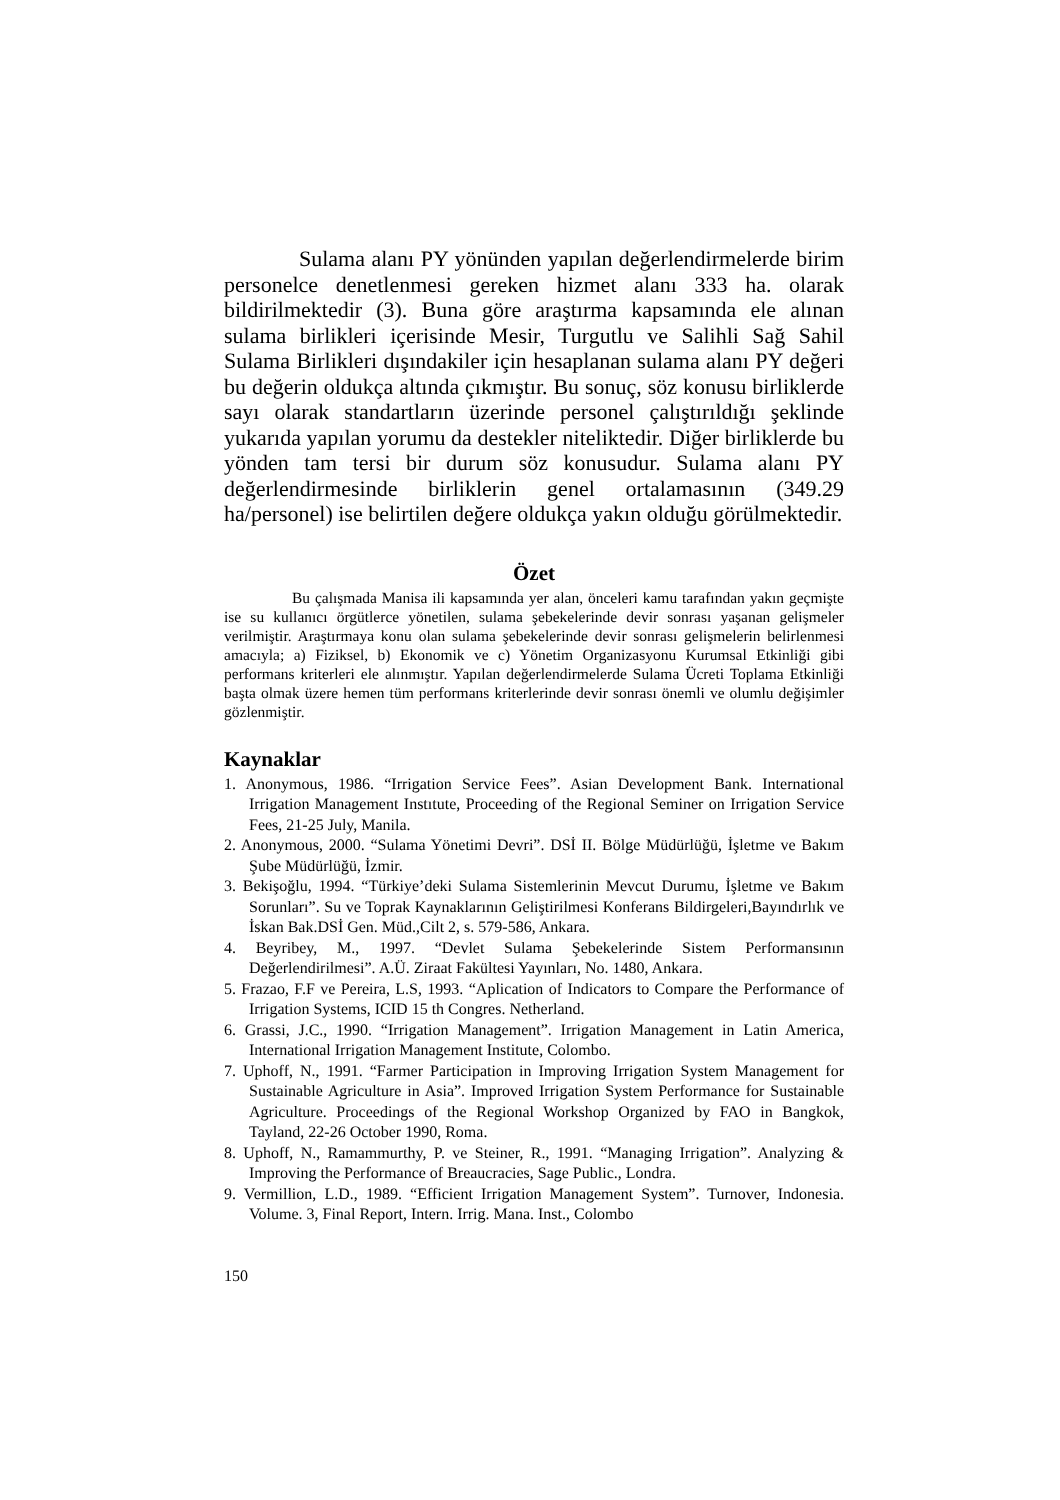Sulama alanı PY yönünden yapılan değerlendirmelerde birim personelce denetlenmesi gereken hizmet alanı 333 ha. olarak bildirilmektedir (3). Buna göre araştırma kapsamında ele alınan sulama birlikleri içerisinde Mesir, Turgutlu ve Salihli Sağ Sahil Sulama Birlikleri dışındakiler için hesaplanan sulama alanı PY değeri bu değerin oldukça altında çıkmıştır. Bu sonuç, söz konusu birliklerde sayı olarak standartların üzerinde personel çalıştırıldığı şeklinde yukarıda yapılan yorumu da destekler niteliktedir. Diğer birliklerde bu yönden tam tersi bir durum söz konusudur. Sulama alanı PY değerlendirmesinde birliklerin genel ortalamasının (349.29 ha/personel) ise belirtilen değere oldukça yakın olduğu görülmektedir.
Özet
Bu çalışmada Manisa ili kapsamında yer alan, önceleri kamu tarafından yakın geçmişte ise su kullanıcı örgütlerce yönetilen, sulama şebekelerinde devir sonrası yaşanan gelişmeler verilmiştir. Araştırmaya konu olan sulama şebekelerinde devir sonrası gelişmelerin belirlenmesi amacıyla; a) Fiziksel, b) Ekonomik ve c) Yönetim Organizasyonu Kurumsal Etkinliği gibi performans kriterleri ele alınmıştır. Yapılan değerlendirmelerde Sulama Ücreti Toplama Etkinliği başta olmak üzere hemen tüm performans kriterlerinde devir sonrası önemli ve olumlu değişimler gözlenmiştir.
Kaynaklar
1. Anonymous, 1986. “Irrigation Service Fees”. Asian Development Bank. International Irrigation Management Instıtute, Proceeding of the Regional Seminer on Irrigation Service Fees, 21-25 July, Manila.
2. Anonymous, 2000. “Sulama Yönetimi Devri”. DSİ II. Bölge Müdürlüğü, İşletme ve Bakım Şube Müdürlüğü, İzmir.
3. Bekişoğlu, 1994. “Türkiye’deki Sulama Sistemlerinin Mevcut Durumu, İşletme ve Bakım Sorunları”. Su ve Toprak Kaynaklarının Geliştirilmesi Konferans Bildirgeleri,Bayındırlık ve İskan Bak.DSİ Gen. Müd.,Cilt 2, s. 579-586, Ankara.
4. Beyribey, M., 1997. “Devlet Sulama Şebekelerinde Sistem Performansının Değerlendirilmesi”. A.Ü. Ziraat Fakültesi Yayınları, No. 1480, Ankara.
5. Frazao, F.F ve Pereira, L.S, 1993. “Aplication of Indicators to Compare the Performance of Irrigation Systems, ICID 15 th Congres. Netherland.
6. Grassi, J.C., 1990. “Irrigation Management”. Irrigation Management in Latin America, International Irrigation Management Institute, Colombo.
7. Uphoff, N., 1991. “Farmer Participation in Improving Irrigation System Management for Sustainable Agriculture in Asia”. Improved Irrigation System Performance for Sustainable Agriculture. Proceedings of the Regional Workshop Organized by FAO in Bangkok, Tayland, 22-26 October 1990, Roma.
8. Uphoff, N., Ramammurthy, P. ve Steiner, R., 1991. “Managing Irrigation”. Analyzing & Improving the Performance of Breaucracies, Sage Public., Londra.
9. Vermillion, L.D., 1989. “Efficient Irrigation Management System”. Turnover, Indonesia. Volume. 3, Final Report, Intern. Irrig. Mana. Inst., Colombo
150